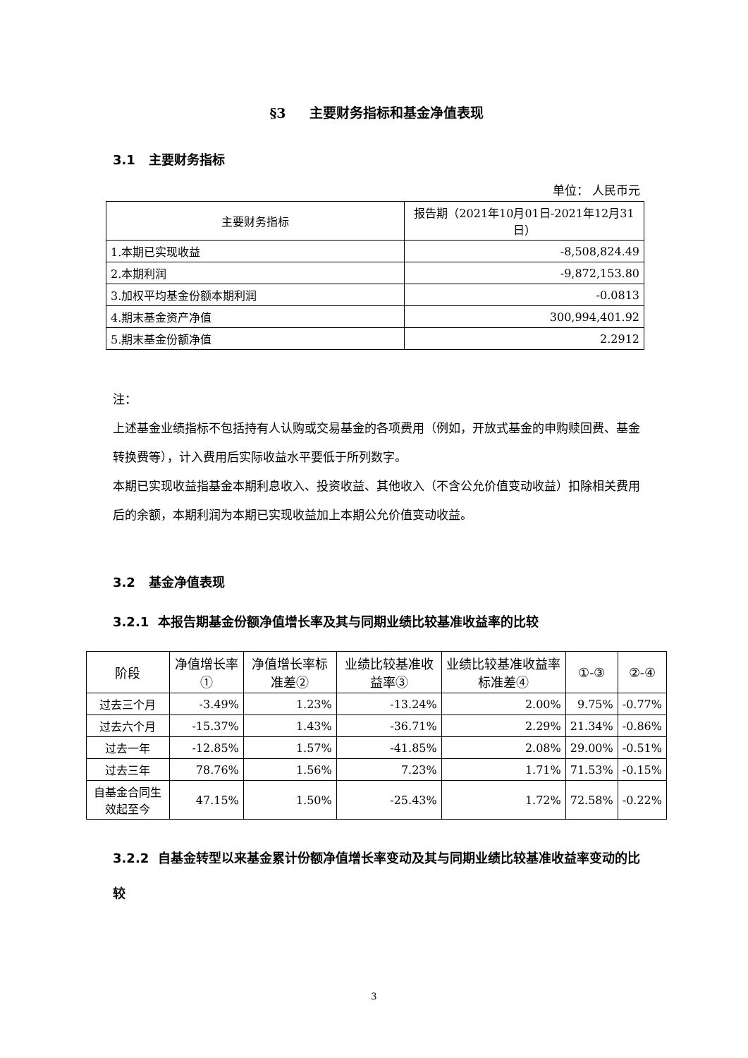§3 主要财务指标和基金净值表现
3.1 主要财务指标
单位： 人民币元
| 主要财务指标 | 报告期（2021年10月01日-2021年12月31日） |
| --- | --- |
| 1.本期已实现收益 | -8,508,824.49 |
| 2.本期利润 | -9,872,153.80 |
| 3.加权平均基金份额本期利润 | -0.0813 |
| 4.期末基金资产净值 | 300,994,401.92 |
| 5.期末基金份额净值 | 2.2912 |
注：
上述基金业绩指标不包括持有人认购或交易基金的各项费用（例如，开放式基金的申购赎回费、基金转换费等），计入费用后实际收益水平要低于所列数字。
本期已实现收益指基金本期利息收入、投资收益、其他收入（不含公允价值变动收益）扣除相关费用后的余额，本期利润为本期已实现收益加上本期公允价值变动收益。
3.2 基金净值表现
3.2.1 本报告期基金份额净值增长率及其与同期业绩比较基准收益率的比较
| 阶段 | 净值增长率① | 净值增长率标准差② | 业绩比较基准收益率③ | 业绩比较基准收益率标准差④ | ①-③ | ②-④ |
| --- | --- | --- | --- | --- | --- | --- |
| 过去三个月 | -3.49% | 1.23% | -13.24% | 2.00% | 9.75% | -0.77% |
| 过去六个月 | -15.37% | 1.43% | -36.71% | 2.29% | 21.34% | -0.86% |
| 过去一年 | -12.85% | 1.57% | -41.85% | 2.08% | 29.00% | -0.51% |
| 过去三年 | 78.76% | 1.56% | 7.23% | 1.71% | 71.53% | -0.15% |
| 自基金合同生效起至今 | 47.15% | 1.50% | -25.43% | 1.72% | 72.58% | -0.22% |
3.2.2 自基金转型以来基金累计份额净值增长率变动及其与同期业绩比较基准收益率变动的比较
3